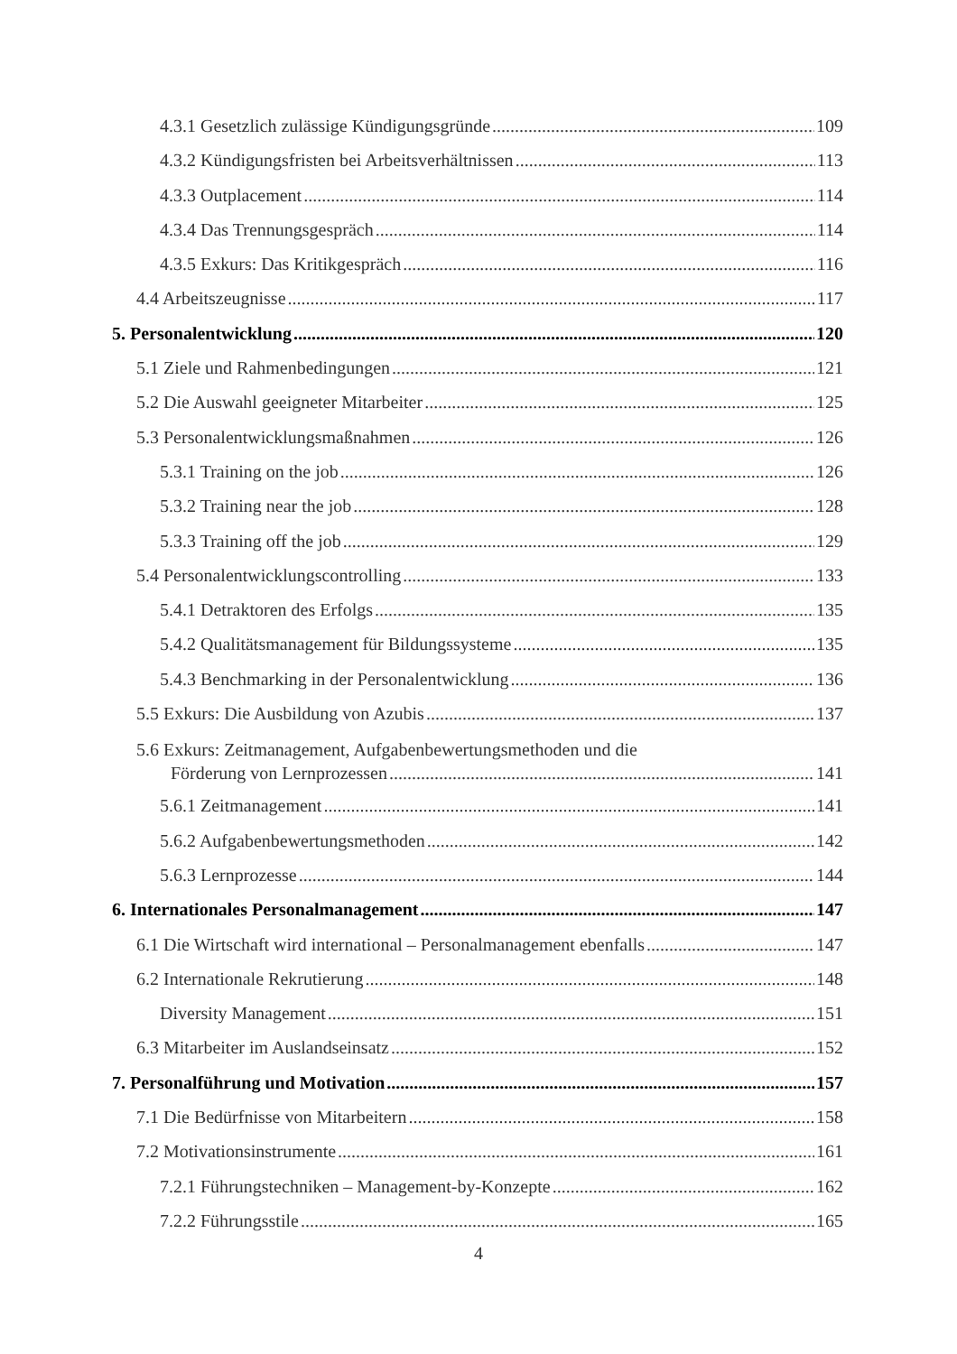4.3.1 Gesetzlich zulässige Kündigungsgründe 109
4.3.2 Kündigungsfristen bei Arbeitsverhältnissen 113
4.3.3 Outplacement 114
4.3.4 Das Trennungsgespräch 114
4.3.5 Exkurs: Das Kritikgespräch 116
4.4 Arbeitszeugnisse 117
5. Personalentwicklung 120
5.1 Ziele und Rahmenbedingungen 121
5.2 Die Auswahl geeigneter Mitarbeiter 125
5.3 Personalentwicklungsmaßnahmen 126
5.3.1 Training on the job 126
5.3.2 Training near the job 128
5.3.3 Training off the job 129
5.4 Personalentwicklungscontrolling 133
5.4.1 Detraktoren des Erfolgs 135
5.4.2 Qualitätsmanagement für Bildungssysteme 135
5.4.3 Benchmarking in der Personalentwicklung 136
5.5 Exkurs: Die Ausbildung von Azubis 137
5.6 Exkurs: Zeitmanagement, Aufgabenbewertungsmethoden und die
Förderung von Lernprozessen 141
5.6.1 Zeitmanagement 141
5.6.2 Aufgabenbewertungsmethoden 142
5.6.3 Lernprozesse 144
6. Internationales Personalmanagement 147
6.1 Die Wirtschaft wird international – Personalmanagement ebenfalls 147
6.2 Internationale Rekrutierung 148
Diversity Management 151
6.3 Mitarbeiter im Auslandseinsatz 152
7. Personalführung und Motivation 157
7.1 Die Bedürfnisse von Mitarbeitern 158
7.2 Motivationsinstrumente 161
7.2.1 Führungstechniken – Management-by-Konzepte 162
7.2.2 Führungsstile 165
4